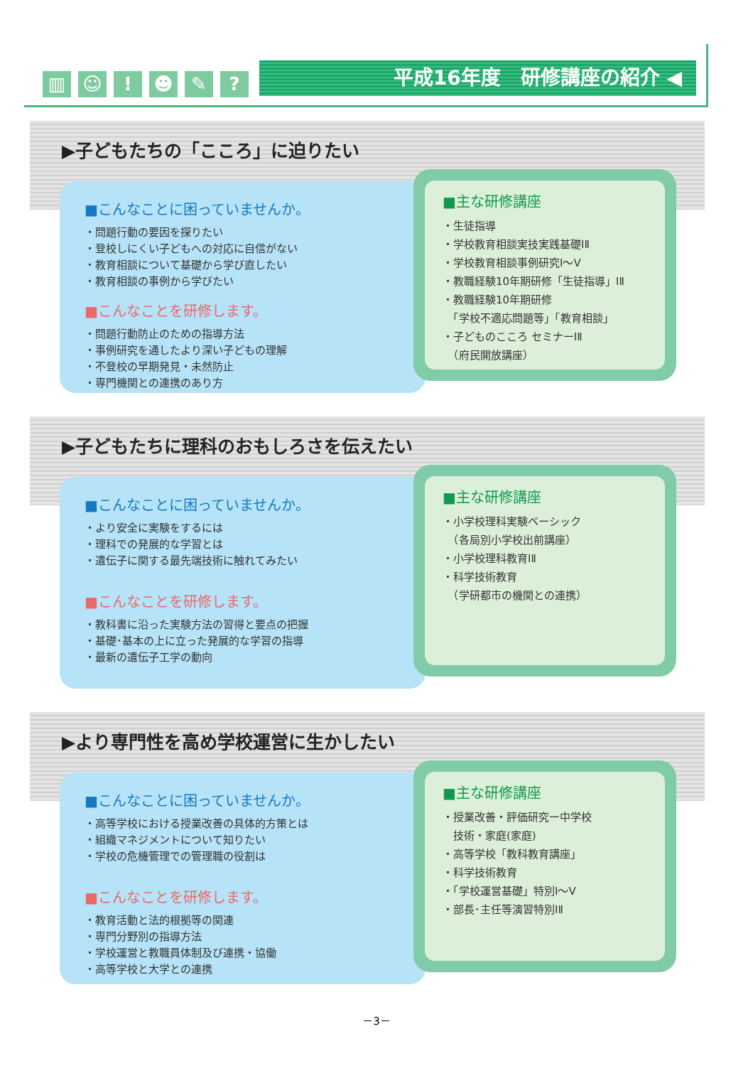▥ ☺! ☻ ✎? 平成16年度　研修講座の紹介 ◀
▶子どもたちの「こころ」に迫りたい
■こんなことに困っていませんか。
・問題行動の要因を探りたい
・登校しにくい子どもへの対応に自信がない
・教育相談について基礎から学び直したい
・教育相談の事例から学びたい
■こんなことを研修します。
・問題行動防止のための指導方法
・事例研究を通したより深い子どもの理解
・不登校の早期発見・未然防止
・専門機関との連携のあり方
■主な研修講座
・生徒指導
・学校教育相談実技実践基礎ⅠⅡ
・学校教育相談事例研究Ⅰ～Ⅴ
・教職経験10年期研修「生徒指導」ⅠⅡ
・教職経験10年期研修
　「学校不適応問題等」「教育相談」
・子どものこころ セミナーⅠⅡ
　（府民開放講座）
▶子どもたちに理科のおもしろさを伝えたい
■こんなことに困っていませんか。
・より安全に実験をするには
・理科での発展的な学習とは
・遺伝子に関する最先端技術に触れてみたい
■こんなことを研修します。
・教科書に沿った実験方法の習得と要点の把握
・基礎･基本の上に立った発展的な学習の指導
・最新の遺伝子工学の動向
■主な研修講座
・小学校理科実験ベーシック
　（各局別小学校出前講座）
・小学校理科教育ⅠⅡ
・科学技術教育
　（学研都市の機関との連携）
▶より専門性を高め学校運営に生かしたい
■こんなことに困っていませんか。
・高等学校における授業改善の具体的方策とは
・組織マネジメントについて知りたい
・学校の危機管理での管理職の役割は
■こんなことを研修します。
・教育活動と法的根拠等の関連
・専門分野別の指導方法
・学校運営と教職員体制及び連携・協働
・高等学校と大学との連携
■主な研修講座
・授業改善・評価研究ー中学校
　技術・家庭(家庭)
・高等学校「教科教育講座」
・科学技術教育
・「学校運営基礎」特別Ⅰ～Ⅴ
・部長･主任等演習特別ⅠⅡ
－3－